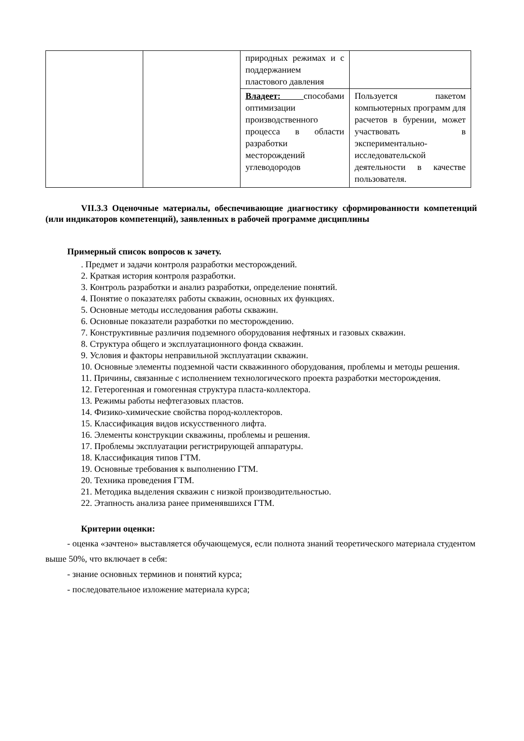| | | природных режимах и с поддержанием пластового давления | |
| | | Владеет: способами оптимизации производственного процесса в области разработки месторождений углеводородов | Пользуется пакетом компьютерных программ для расчетов в бурении, может участвовать в экспериментально-исследовательской деятельности в качестве пользователя. |
VII.3.3 Оценочные материалы, обеспечивающие диагностику сформированности компетенций (или индикаторов компетенций), заявленных в рабочей программе дисциплины
Примерный список вопросов к зачету.
. Предмет и задачи контроля разработки месторождений.
2. Краткая история контроля разработки.
3. Контроль разработки и анализ разработки, определение понятий.
4. Понятие о показателях работы скважин, основных их функциях.
5. Основные методы исследования работы скважин.
6. Основные показатели разработки по месторождению.
7. Конструктивные различия подземного оборудования нефтяных и газовых скважин.
8. Структура общего и эксплуатационного фонда скважин.
9. Условия и факторы неправильной эксплуатации скважин.
10. Основные элементы подземной части скважинного оборудования, проблемы и методы решения.
11. Причины, связанные с исполнением технологического проекта разработки месторождения.
12. Гетерогенная и гомогенная структура пласта-коллектора.
13. Режимы работы нефтегазовых пластов.
14. Физико-химические свойства пород-коллекторов.
15. Классификация видов искусственного лифта.
16. Элементы конструкции скважины, проблемы и решения.
17. Проблемы эксплуатации регистрирующей аппаратуры.
18. Классификация типов ГТМ.
19. Основные требования к выполнению ГТМ.
20. Техника проведения ГТМ.
21. Методика выделения скважин с низкой производительностью.
22. Этапность анализа ранее применявшихся ГТМ.
Критерии оценки:
- оценка «зачтено» выставляется обучающемуся, если полнота знаний теоретического материала студентом выше 50%, что включает в себя:
- знание основных терминов и понятий курса;
- последовательное изложение материала курса;